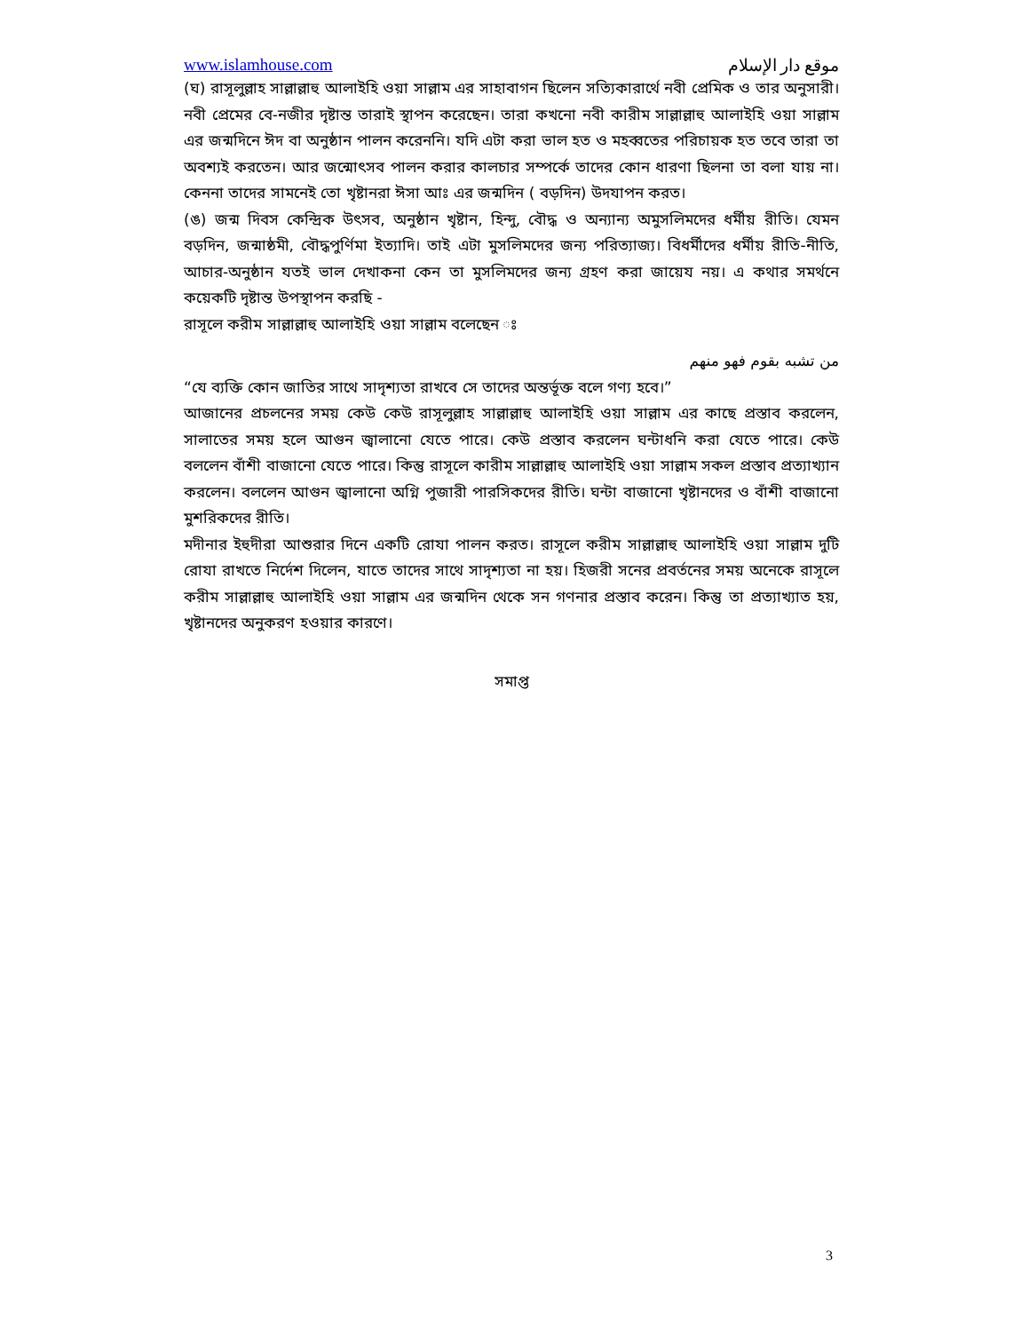www.islamhouse.com موقع دار الإسلام
(ঘ) রাসূলুল্লাহ সাল্লাল্লাহু আলাইহি ওয়া সাল্লাম এর সাহাবাগন ছিলেন সত্যিকারার্থে নবী প্রেমিক ও তার অনুসারী। নবী প্রেমের বে-নজীর দৃষ্টান্ত তারাই স্থাপন করেছেন। তারা কখনো নবী কারীম সাল্লাল্লাহু আলাইহি ওয়া সাল্লাম এর জন্মদিনে ঈদ বা অনুষ্ঠান পালন করেননি। যদি এটা করা ভাল হত ও মহব্বতের পরিচায়ক হত তবে তারা তা অবশ্যই করতেন। আর জন্মোৎসব পালন করার কালচার সম্পর্কে তাদের কোন ধারণা ছিলনা তা বলা যায় না। কেননা তাদের সামনেই তো খৃষ্টানরা ঈসা আঃ এর জন্মদিন ( বড়দিন) উদযাপন করত।
(ঙ) জন্ম দিবস কেন্দ্রিক উৎসব, অনুষ্ঠান খৃষ্টান, হিন্দু, বৌদ্ধ ও অন্যান্য অমুসলিমদের ধর্মীয় রীতি। যেমন বড়দিন, জন্মাষ্ঠমী, বৌদ্ধপুর্ণিমা ইত্যাদি। তাই এটা মুসলিমদের জন্য পরিত্যাজ্য। বিধর্মীদের ধর্মীয় রীতি-নীতি, আচার-অনুষ্ঠান যতই ভাল দেখাকনা কেন তা মুসলিমদের জন্য গ্রহণ করা জায়েয নয়। এ কথার সমর্থনে কয়েকটি দৃষ্টান্ত উপস্থাপন করছি -
রাসূলে করীম সাল্লাল্লাহু আলাইহি ওয়া সাল্লাম বলেছেন ঃ
من تشبه بقوم فهو منهم
“যে ব্যক্তি কোন জাতির সাথে সাদৃশ্যতা রাখবে সে তাদের অন্তর্ভূক্ত বলে গণ্য হবে।”
আজানের প্রচলনের সময় কেউ কেউ রাসূলুল্লাহ সাল্লাল্লাহু আলাইহি ওয়া সাল্লাম এর কাছে প্রস্তাব করলেন, সালাতের সময় হলে আগুন জ্বালানো যেতে পারে। কেউ প্রস্তাব করলেন ঘন্টাধনি করা যেতে পারে। কেউ বললেন বাঁশী বাজানো যেতে পারে। কিন্তু রাসূলে কারীম সাল্লাল্লাহু আলাইহি ওয়া সাল্লাম সকল প্রস্তাব প্রত্যাখ্যান করলেন। বললেন আগুন জ্বালানো অগ্নি পুজারী পারসিকদের রীতি। ঘন্টা বাজানো খৃষ্টানদের ও বাঁশী বাজানো মুশরিকদের রীতি।
মদীনার ইহুদীরা আশুরার দিনে একটি রোযা পালন করত। রাসূলে করীম সাল্লাল্লাহু আলাইহি ওয়া সাল্লাম দুটি রোযা রাখতে নির্দেশ দিলেন, যাতে তাদের সাথে সাদৃশ্যতা না হয়। হিজরী সনের প্রবর্তনের সময় অনেকে রাসূলে করীম সাল্লাল্লাহু আলাইহি ওয়া সাল্লাম এর জন্মদিন থেকে সন গণনার প্রস্তাব করেন। কিন্তু তা প্রত্যাখ্যাত হয়, খৃষ্টানদের অনুকরণ হওয়ার কারণে।
সমাপ্ত
3